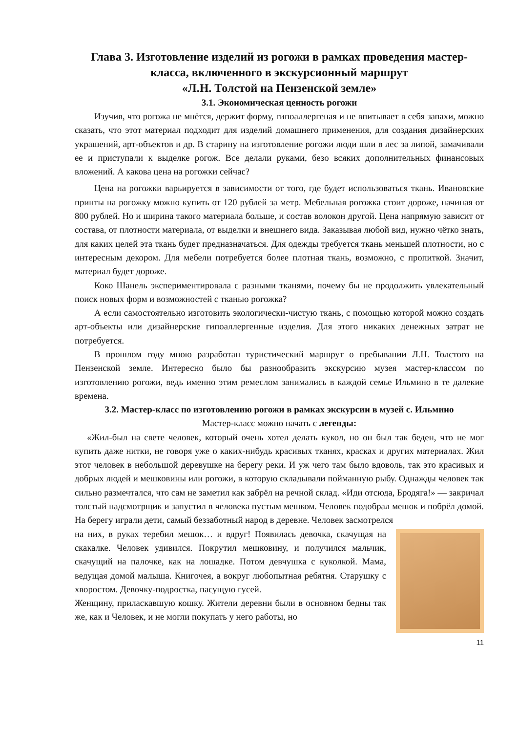Глава 3. Изготовление изделий из рогожи в рамках проведения мастер-класса, включенного в экскурсионный маршрут
«Л.Н. Толстой на Пензенской земле»
3.1. Экономическая ценность рогожи
Изучив, что рогожа не мнётся, держит форму, гипоаллергеная и не впитывает в себя запахи, можно сказать, что этот материал подходит для изделий домашнего применения, для создания дизайнерских украшений, арт-объектов и др. В старину на изготовление рогожи люди шли в лес за липой, замачивали ее и приступали к выделке рогож. Все делали руками, безо всяких дополнительных финансовых вложений. А какова цена на рогожки сейчас?
Цена на рогожки варьируется в зависимости от того, где будет использоваться ткань. Ивановские принты на рогожку можно купить от 120 рублей за метр. Мебельная рогожка стоит дороже, начиная от 800 рублей. Но и ширина такого материала больше, и состав волокон другой. Цена напрямую зависит от состава, от плотности материала, от выделки и внешнего вида. Заказывая любой вид, нужно чётко знать, для каких целей эта ткань будет предназначаться. Для одежды требуется ткань меньшей плотности, но с интересным декором. Для мебели потребуется более плотная ткань, возможно, с пропиткой. Значит, материал будет дороже.
Коко Шанель экспериментировала с разными тканями, почему бы не продолжить увлекательный поиск новых форм и возможностей с тканью рогожка?
А если самостоятельно изготовить экологически-чистую ткань, с помощью которой можно создать арт-объекты или дизайнерские гипоаллергенные изделия. Для этого никаких денежных затрат не потребуется.
В прошлом году мною разработан туристический маршрут о пребывании Л.Н. Толстого на Пензенской земле. Интересно было бы разнообразить экскурсию музея мастер-классом по изготовлению рогожи, ведь именно этим ремеслом занимались в каждой семье Ильмино в те далекие времена.
3.2. Мастер-класс по изготовлению рогожи в рамках экскурсии в музей с. Ильмино
Мастер-класс можно начать с легенды:
«Жил-был на свете человек, который очень хотел делать кукол, но он был так беден, что не мог купить даже нитки, не говоря уже о каких-нибудь красивых тканях, красках и других материалах. Жил этот человек в небольшой деревушке на берегу реки. И уж чего там было вдоволь, так это красивых и добрых людей и мешковины или рогожи, в которую складывали пойманную рыбу. Однажды человек так сильно размечтался, что сам не заметил как забрёл на речной склад. «Иди отсюда, Бродяга!» — закричал толстый надсмотрщик и запустил в человека пустым мешком. Человек подобрал мешок и побрёл домой. На берегу играли дети, самый беззаботный народ в деревне. Человек засмотрелся
на них, в руках теребил мешок… и вдруг! Появилась девочка, скачущая на скакалке. Человек удивился. Покрутил мешковину, и получился мальчик, скачущий на палочке, как на лошадке. Потом девчушка с куколкой. Мама, ведущая домой малыша. Книгочея, а вокруг любопытная ребятня. Старушку с хворостом. Девочку-подростка, пасущую гусей.
Женщину, приласкавшую кошку. Жители деревни были в основном бедны так же, как и Человек, и не могли покупать у него работы, но
11